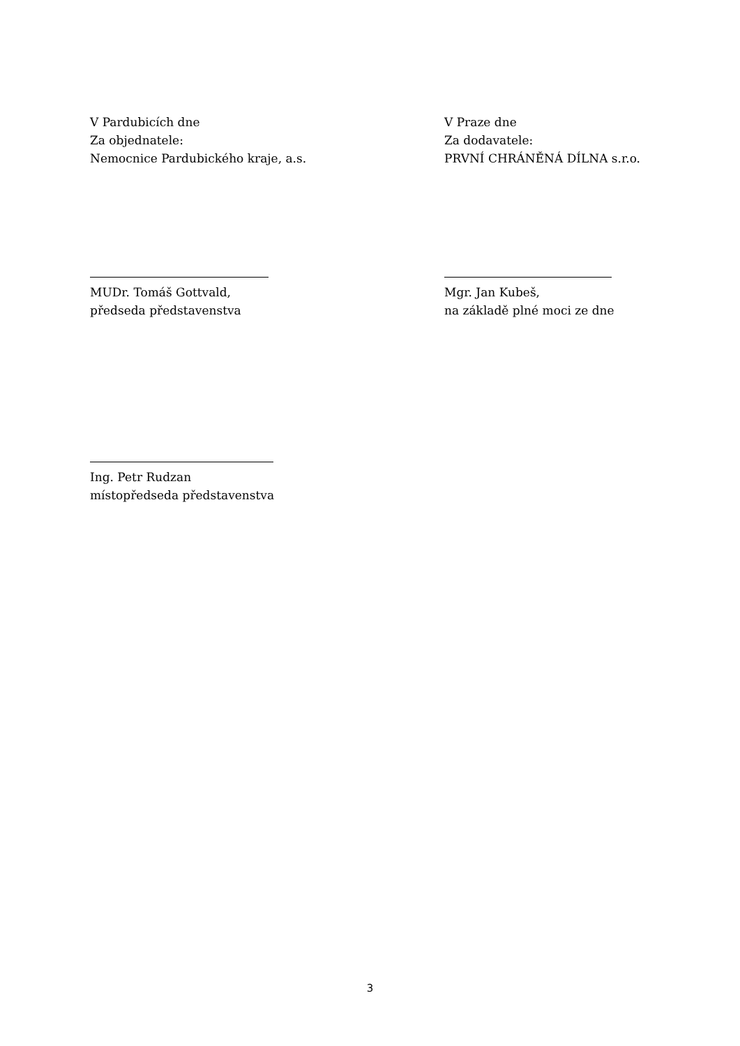V Pardubicích dne
Za objednatele:
Nemocnice Pardubického kraje, a.s.
V Praze dne
Za dodavatele:
PRVNÍ CHRÁNĚNÁ DÍLNA s.r.o.
MUDr. Tomáš Gottvald,
předseda představenstva
Mgr. Jan Kubeš,
na základě plné moci ze dne
Ing. Petr Rudzan
místopředseda představenstva
3